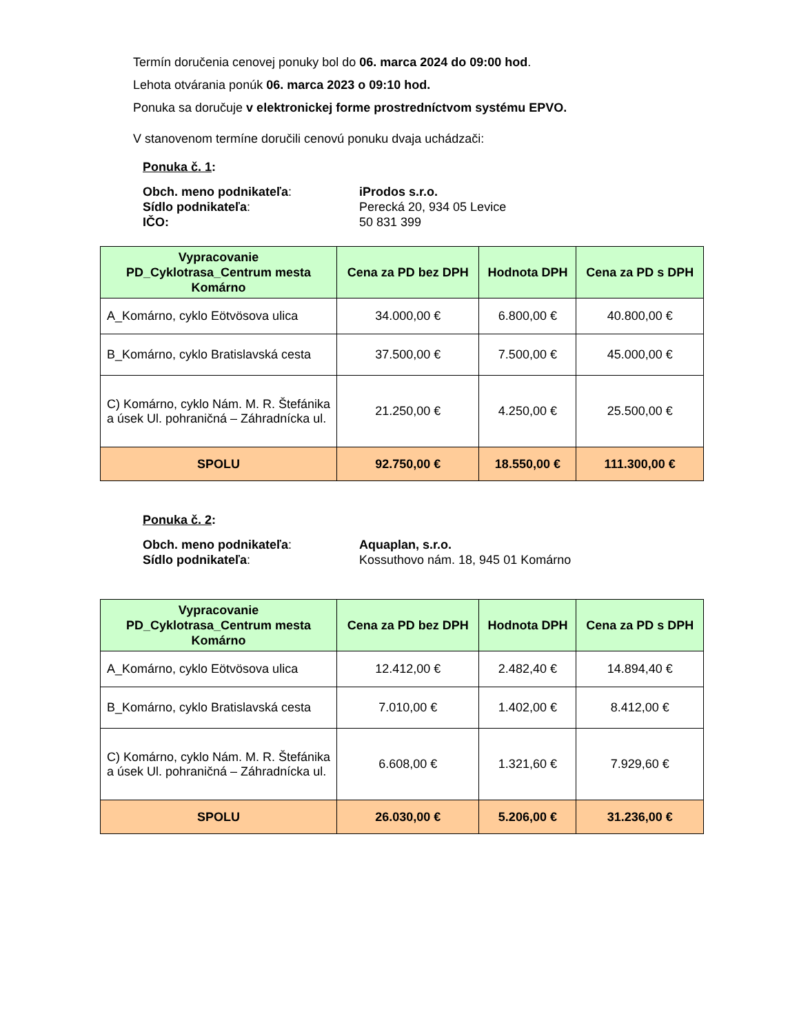Termín doručenia cenovej ponuky bol do 06. marca 2024 do 09:00 hod.
Lehota otvárania ponúk 06. marca 2023 o 09:10 hod.
Ponuka sa doručuje v elektronickej forme prostredníctvom systému EPVO.
V stanovenom termíne doručili cenovú ponuku dvaja uchádzači:
Ponuka č. 1:
Obch. meno podnikateľa:
iProdos s.r.o.
Sídlo podnikateľa:
Perecká 20, 934 05 Levice
IČO:
50 831 399
| Vypracovanie PD_Cyklotrasa_Centrum mesta Komárno | Cena za PD bez DPH | Hodnota DPH | Cena za PD s DPH |
| --- | --- | --- | --- |
| A_Komárno, cyklo Eötvösova ulica | 34.000,00 € | 6.800,00 € | 40.800,00 € |
| B_Komárno, cyklo Bratislavská cesta | 37.500,00 € | 7.500,00 € | 45.000,00 € |
| C) Komárno, cyklo Nám. M. R. Štefánika a úsek Ul. pohraničná – Záhradnícka ul. | 21.250,00 € | 4.250,00 € | 25.500,00 € |
| SPOLU | 92.750,00 € | 18.550,00 € | 111.300,00 € |
Ponuka č. 2:
Obch. meno podnikateľa:
Aquaplan, s.r.o.
Sídlo podnikateľa:
Kossuthovo nám. 18, 945 01 Komárno
| Vypracovanie PD_Cyklotrasa_Centrum mesta Komárno | Cena za PD bez DPH | Hodnota DPH | Cena za PD s DPH |
| --- | --- | --- | --- |
| A_Komárno, cyklo Eötvösova ulica | 12.412,00 € | 2.482,40 € | 14.894,40 € |
| B_Komárno, cyklo Bratislavská cesta | 7.010,00 € | 1.402,00 € | 8.412,00 € |
| C) Komárno, cyklo Nám. M. R. Štefánika a úsek Ul. pohraničná – Záhradnícka ul. | 6.608,00 € | 1.321,60 € | 7.929,60 € |
| SPOLU | 26.030,00 € | 5.206,00 € | 31.236,00 € |